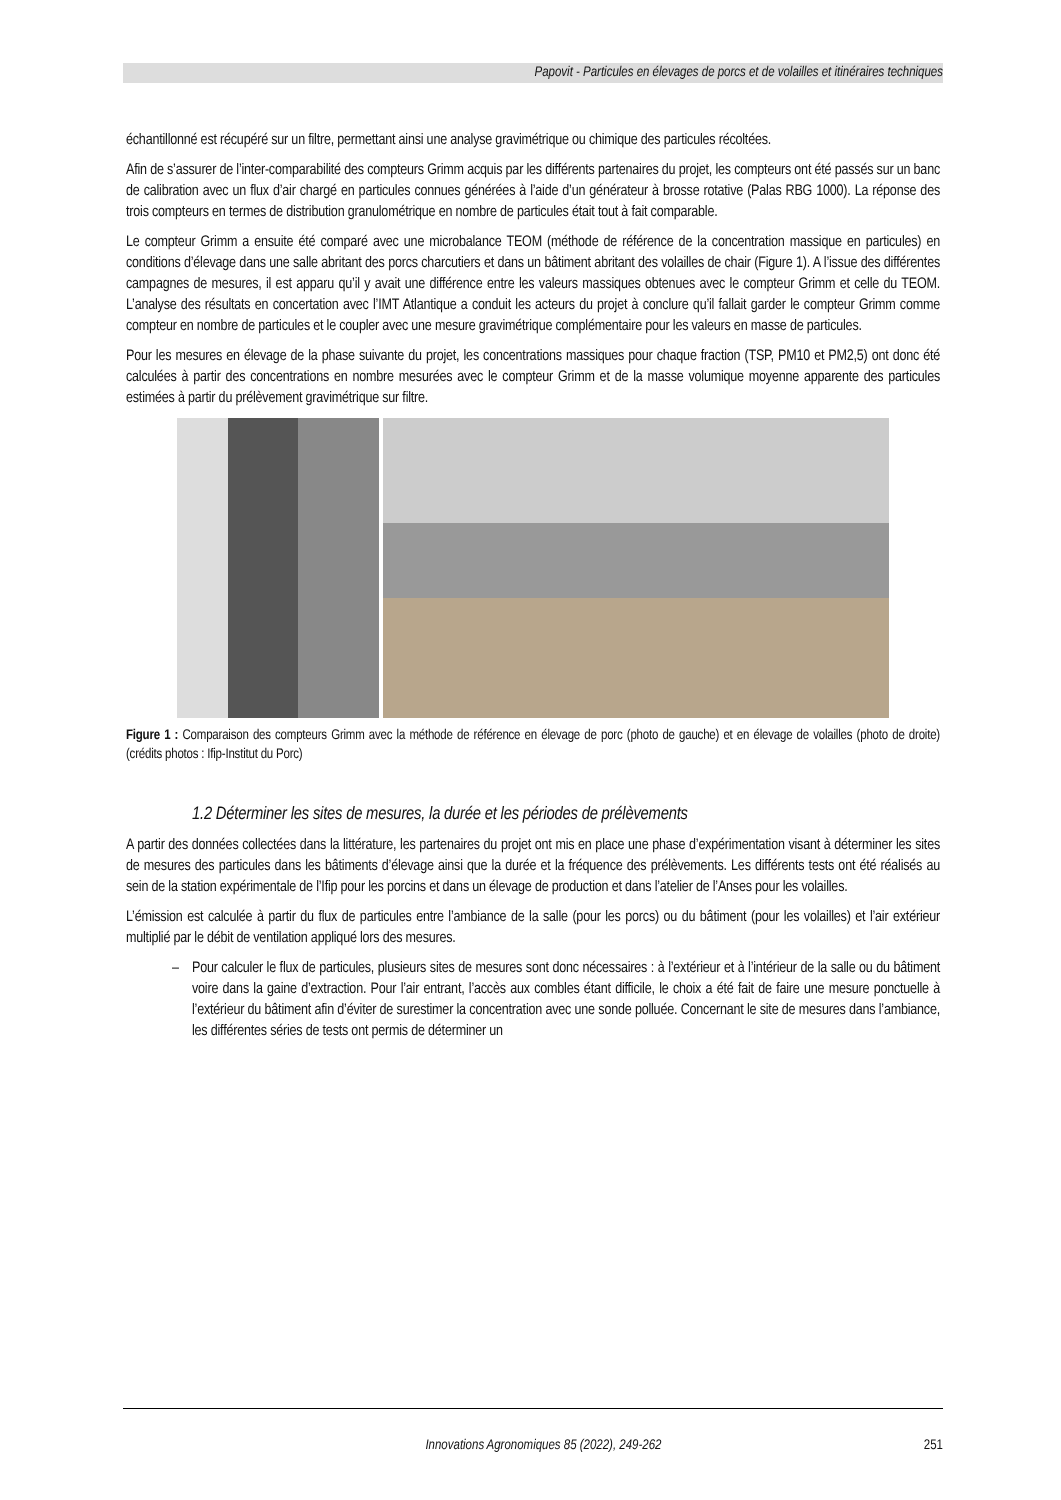Papovit - Particules en élevages de porcs et de volailles et itinéraires techniques
échantillonné est récupéré sur un filtre, permettant ainsi une analyse gravimétrique ou chimique des particules récoltées.
Afin de s’assurer de l’inter-comparabilité des compteurs Grimm acquis par les différents partenaires du projet, les compteurs ont été passés sur un banc de calibration avec un flux d’air chargé en particules connues générées à l’aide d’un générateur à brosse rotative (Palas RBG 1000). La réponse des trois compteurs en termes de distribution granulométrique en nombre de particules était tout à fait comparable.
Le compteur Grimm a ensuite été comparé avec une microbalance TEOM (méthode de référence de la concentration massique en particules) en conditions d’élevage dans une salle abritant des porcs charcutiers et dans un bâtiment abritant des volailles de chair (Figure 1). A l’issue des différentes campagnes de mesures, il est apparu qu’il y avait une différence entre les valeurs massiques obtenues avec le compteur Grimm et celle du TEOM. L’analyse des résultats en concertation avec l’IMT Atlantique a conduit les acteurs du projet à conclure qu’il fallait garder le compteur Grimm comme compteur en nombre de particules et le coupler avec une mesure gravimétrique complémentaire pour les valeurs en masse de particules.
Pour les mesures en élevage de la phase suivante du projet, les concentrations massiques pour chaque fraction (TSP, PM10 et PM2,5) ont donc été calculées à partir des concentrations en nombre mesurées avec le compteur Grimm et de la masse volumique moyenne apparente des particules estimées à partir du prélèvement gravimétrique sur filtre.
Figure 1 : Comparaison des compteurs Grimm avec la méthode de référence en élevage de porc (photo de gauche) et en élevage de volailles (photo de droite) (crédits photos : Ifip-Institut du Porc)
1.2 Déterminer les sites de mesures, la durée et les périodes de prélèvements
A partir des données collectées dans la littérature, les partenaires du projet ont mis en place une phase d’expérimentation visant à déterminer les sites de mesures des particules dans les bâtiments d’élevage ainsi que la durée et la fréquence des prélèvements. Les différents tests ont été réalisés au sein de la station expérimentale de l’Ifip pour les porcins et dans un élevage de production et dans l’atelier de l’Anses pour les volailles.
L’émission est calculée à partir du flux de particules entre l’ambiance de la salle (pour les porcs) ou du bâtiment (pour les volailles) et l’air extérieur multiplié par le débit de ventilation appliqué lors des mesures.
– Pour calculer le flux de particules, plusieurs sites de mesures sont donc nécessaires : à l’extérieur et à l’intérieur de la salle ou du bâtiment voire dans la gaine d’extraction. Pour l’air entrant, l’accès aux combles étant difficile, le choix a été fait de faire une mesure ponctuelle à l’extérieur du bâtiment afin d’éviter de surestimer la concentration avec une sonde polluée. Concernant le site de mesures dans l’ambiance, les différentes séries de tests ont permis de déterminer un
Innovations Agronomiques 85 (2022), 249-262 251